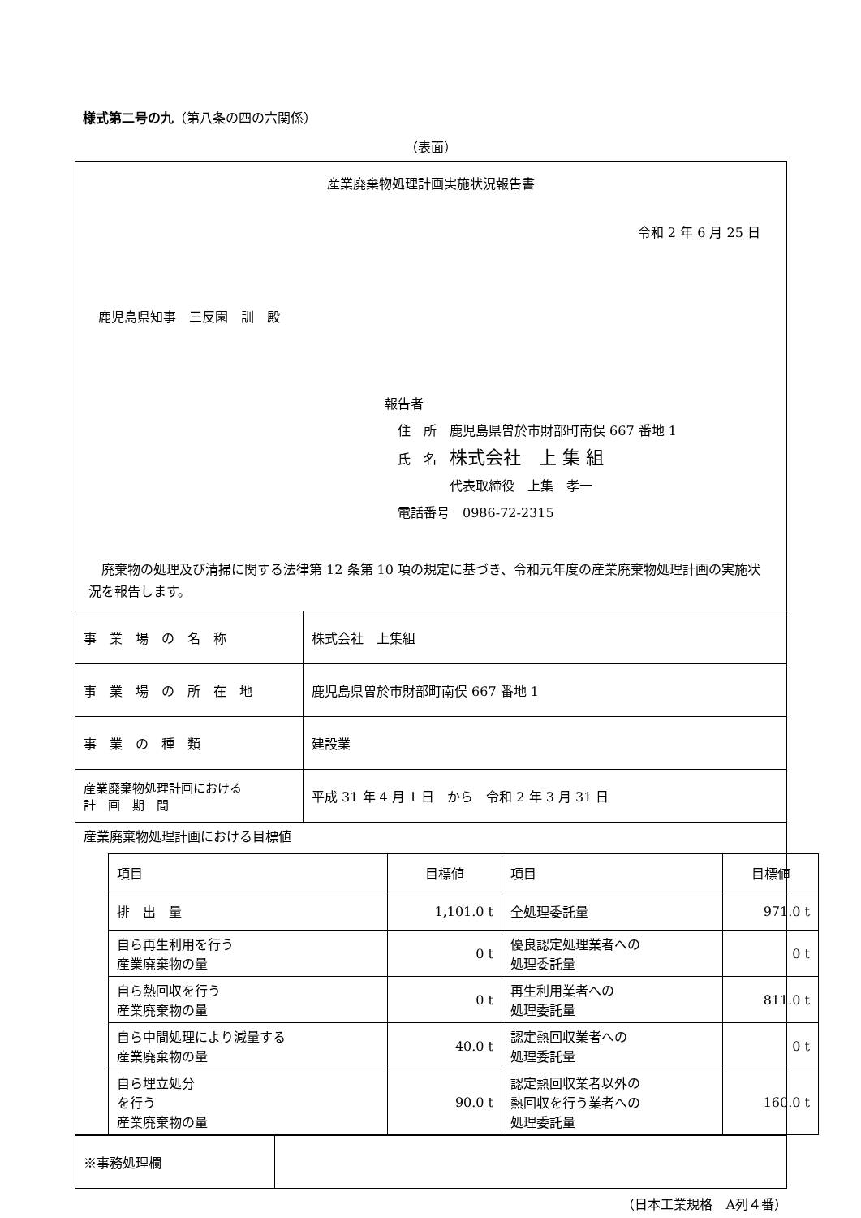様式第二号の九（第八条の四の六関係）
（表面）
産業廃棄物処理計画実施状況報告書
令和 2 年 6 月 25 日
鹿児島県知事　三反園　訓　殿
報告者
　住　所　鹿児島県曽於市財部町南俣 667 番地 1
　氏　名　株式会社　上 集 組
　　　　　代表取締役　上集　孝一
　電話番号　0986-72-2315
　廃棄物の処理及び清掃に関する法律第 12 条第 10 項の規定に基づき、令和元年度の産業廃棄物処理計画の実施状況を報告します。
| 事 業 場 の 名 称 | 株式会社 上集組 |
| 事 業 場 の 所 在 地 | 鹿児島県曽於市財部町南俣 667 番地 1 |
| 事 業 の 種 類 | 建設業 |
| 産業廃棄物処理計画における 計 画 期 間 | 平成 31 年 4 月 1 日 から 令和 2 年 3 月 31 日 |
| 産業廃棄物処理計画における目標値 / 項目 / 目標値 / 項目 / 目標値 / / 排 出 量 / 1,101.0 t / 全処理委託量 / 971.0 t / / 自ら再生利用を行う 産業廃棄物の量 / 0 t / 優良認定処理業者への 処理委託量 / 0 t / / 自ら熱回収を行う 産業廃棄物の量 / 0 t / 再生利用業者への 処理委託量 / 811.0 t / / 自ら中間処理により減量する 産業廃棄物の量 / 40.0 t / 認定熱回収業者への 処理委託量 / 0 t / / 自ら埋立処分 を行う 産業廃棄物の量 / 90.0 t / 認定熱回収業者以外の 熱回収を行う業者への 処理委託量 / 160.0 t / | |
| ※事務処理欄 | |
（日本工業規格　A列４番）